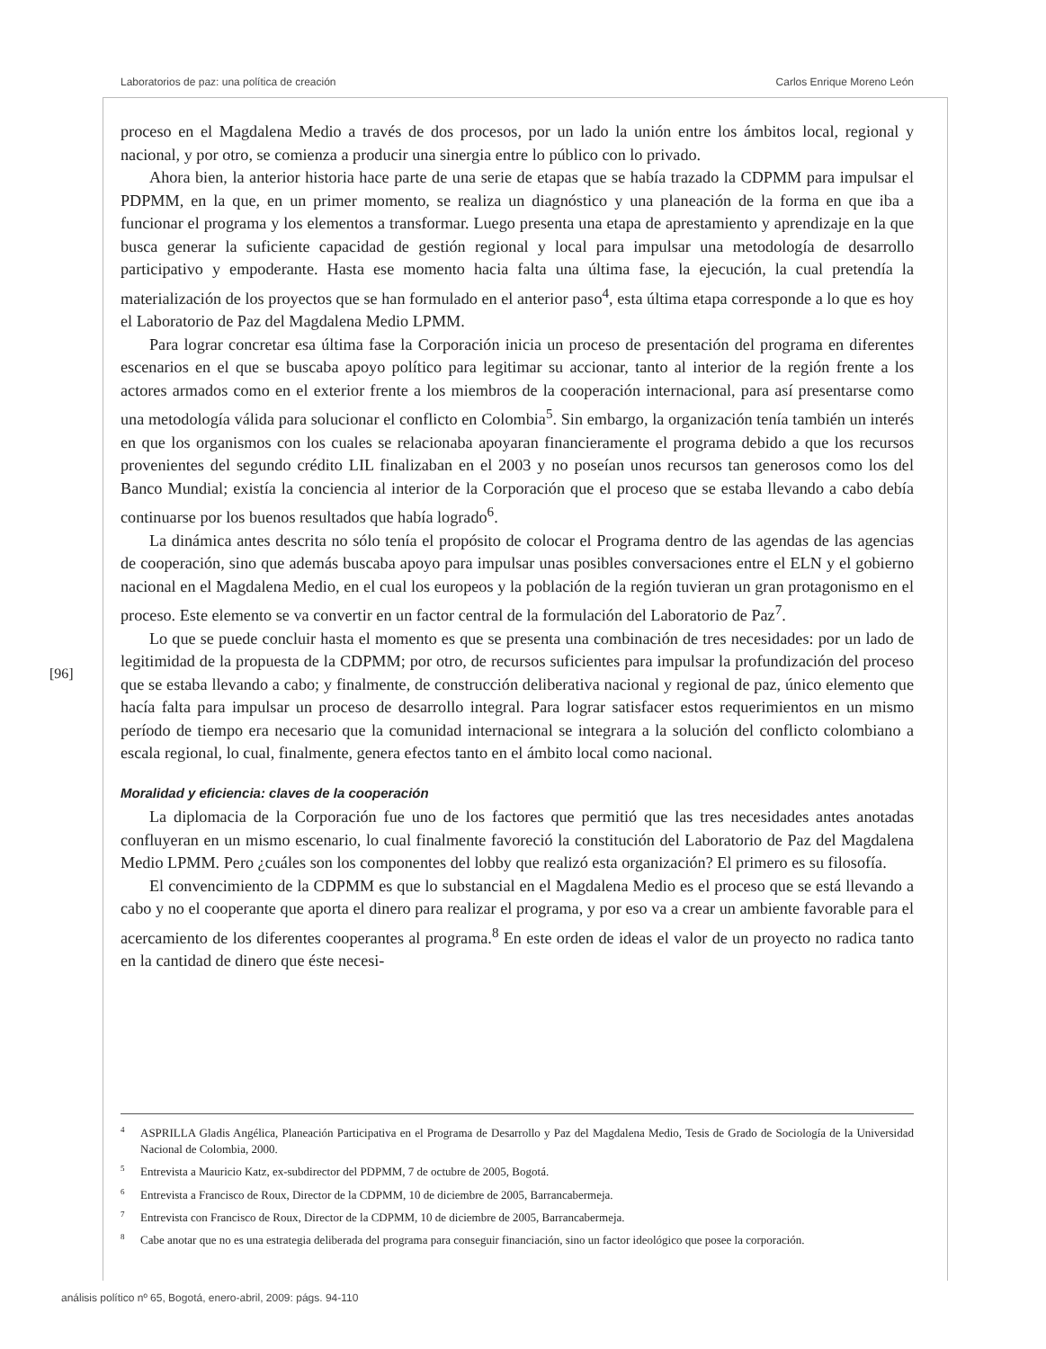Laboratorios de paz: una política de creación Carlos Enrique Moreno León
proceso en el Magdalena Medio a través de dos procesos, por un lado la unión entre los ámbitos local, regional y nacional, y por otro, se comienza a producir una sinergia entre lo público con lo privado.
Ahora bien, la anterior historia hace parte de una serie de etapas que se había trazado la CDPMM para impulsar el PDPMM, en la que, en un primer momento, se realiza un diagnóstico y una planeación de la forma en que iba a funcionar el programa y los elementos a transformar. Luego presenta una etapa de aprestamiento y aprendizaje en la que busca generar la suficiente capacidad de gestión regional y local para impulsar una metodología de desarrollo participativo y empoderante. Hasta ese momento hacia falta una última fase, la ejecución, la cual pretendía la materialización de los proyectos que se han formulado en el anterior paso<sup>4</sup>, esta última etapa corresponde a lo que es hoy el Laboratorio de Paz del Magdalena Medio LPMM.
Para lograr concretar esa última fase la Corporación inicia un proceso de presentación del programa en diferentes escenarios en el que se buscaba apoyo político para legitimar su accionar, tanto al interior de la región frente a los actores armados como en el exterior frente a los miembros de la cooperación internacional, para así presentarse como una metodología válida para solucionar el conflicto en Colombia<sup>5</sup>. Sin embargo, la organización tenía también un interés en que los organismos con los cuales se relacionaba apoyaran financieramente el programa debido a que los recursos provenientes del segundo crédito LIL finalizaban en el 2003 y no poseían unos recursos tan generosos como los del Banco Mundial; existía la conciencia al interior de la Corporación que el proceso que se estaba llevando a cabo debía continuarse por los buenos resultados que había logrado<sup>6</sup>.
La dinámica antes descrita no sólo tenía el propósito de colocar el Programa dentro de las agendas de las agencias de cooperación, sino que además buscaba apoyo para impulsar unas posibles conversaciones entre el ELN y el gobierno nacional en el Magdalena Medio, en el cual los europeos y la población de la región tuvieran un gran protagonismo en el proceso. Este elemento se va convertir en un factor central de la formulación del Laboratorio de Paz<sup>7</sup>.
Lo que se puede concluir hasta el momento es que se presenta una combinación de tres necesidades: por un lado de legitimidad de la propuesta de la CDPMM; por otro, de recursos suficientes para impulsar la profundización del proceso que se estaba llevando a cabo; y finalmente, de construcción deliberativa nacional y regional de paz, único elemento que hacía falta para impulsar un proceso de desarrollo integral. Para lograr satisfacer estos requerimientos en un mismo período de tiempo era necesario que la comunidad internacional se integrara a la solución del conflicto colombiano a escala regional, lo cual, finalmente, genera efectos tanto en el ámbito local como nacional.
Moralidad y eficiencia: claves de la cooperación
La diplomacia de la Corporación fue uno de los factores que permitió que las tres necesidades antes anotadas confluyeran en un mismo escenario, lo cual finalmente favoreció la constitución del Laboratorio de Paz del Magdalena Medio LPMM. Pero ¿cuáles son los componentes del lobby que realizó esta organización? El primero es su filosofía.
El convencimiento de la CDPMM es que lo substancial en el Magdalena Medio es el proceso que se está llevando a cabo y no el cooperante que aporta el dinero para realizar el programa, y por eso va a crear un ambiente favorable para el acercamiento de los diferentes cooperantes al programa.<sup>8</sup> En este orden de ideas el valor de un proyecto no radica tanto en la cantidad de dinero que éste necesi-
[96]
<sup>4</sup> ASPRILLA Gladis Angélica, Planeación Participativa en el Programa de Desarrollo y Paz del Magdalena Medio, Tesis de Grado de Sociología de la Universidad Nacional de Colombia, 2000.
<sup>5</sup> Entrevista a Mauricio Katz, ex-subdirector del PDPMM, 7 de octubre de 2005, Bogotá.
<sup>6</sup> Entrevista a Francisco de Roux, Director de la CDPMM, 10 de diciembre de 2005, Barrancabermeja.
<sup>7</sup> Entrevista con Francisco de Roux, Director de la CDPMM, 10 de diciembre de 2005, Barrancabermeja.
<sup>8</sup> Cabe anotar que no es una estrategia deliberada del programa para conseguir financiación, sino un factor ideológico que posee la corporación.
análisis político nº 65, Bogotá, enero-abril, 2009: págs. 94-110